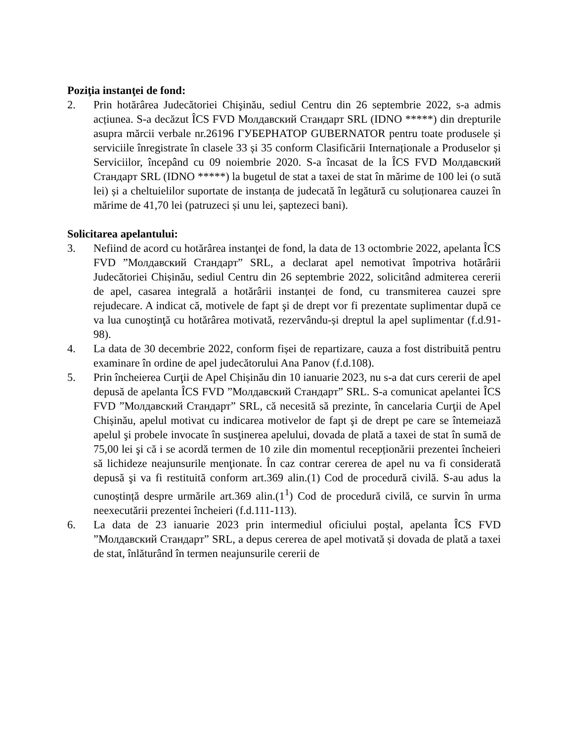Poziţia instanţei de fond:
2. Prin hotărârea Judecătoriei Chişinău, sediul Centru din 26 septembrie 2022, s-a admis acțiunea. S-a decăzut ÎCS FVD Молдавский Стандарт SRL (IDNO *****) din drepturile asupra mărcii verbale nr.26196 ГУБЕРНАТОР GUBERNATOR pentru toate produsele și serviciile înregistrate în clasele 33 și 35 conform Clasificării Internaționale a Produselor și Serviciilor, începând cu 09 noiembrie 2020. S-a încasat de la ÎCS FVD Молдавский Стандарт SRL (IDNO *****) la bugetul de stat a taxei de stat în mărime de 100 lei (o sută lei) și a cheltuielilor suportate de instanța de judecată în legătură cu soluționarea cauzei în mărime de 41,70 lei (patruzeci și unu lei, șaptezeci bani).
Solicitarea apelantului:
3. Nefiind de acord cu hotărârea instanţei de fond, la data de 13 octombrie 2022, apelanta ÎCS FVD ”Молдавский Стандарт” SRL, a declarat apel nemotivat împotriva hotărârii Judecătoriei Chișinău, sediul Centru din 26 septembrie 2022, solicitând admiterea cererii de apel, casarea integrală a hotărârii instanței de fond, cu transmiterea cauzei spre rejudecare. A indicat că, motivele de fapt şi de drept vor fi prezentate suplimentar după ce va lua cunoştinţă cu hotărârea motivată, rezervându-și dreptul la apel suplimentar (f.d.91-98).
4. La data de 30 decembrie 2022, conform fișei de repartizare, cauza a fost distribuită pentru examinare în ordine de apel judecătorului Ana Panov (f.d.108).
5. Prin încheierea Curţii de Apel Chișinău din 10 ianuarie 2023, nu s-a dat curs cererii de apel depusă de apelanta ÎCS FVD ”Молдавский Стандарт” SRL. S-a comunicat apelantei ÎCS FVD ”Молдавский Стандарт” SRL, că necesită să prezinte, în cancelaria Curţii de Apel Chișinău, apelul motivat cu indicarea motivelor de fapt şi de drept pe care se întemeiază apelul şi probele invocate în susţinerea apelului, dovada de plată a taxei de stat în sumă de 75,00 lei şi că i se acordă termen de 10 zile din momentul recepționării prezentei încheieri să lichideze neajunsurile menţionate. În caz contrar cererea de apel nu va fi considerată depusă şi va fi restituită conform art.369 alin.(1) Cod de procedură civilă. S-au adus la cunoștință despre urmările art.369 alin.(1<sup>1</sup>) Cod de procedură civilă, ce survin în urma neexecutării prezentei încheieri (f.d.111-113).
6. La data de 23 ianuarie 2023 prin intermediul oficiului poștal, apelanta ÎCS FVD ”Молдавский Стандарт” SRL, a depus cererea de apel motivată și dovada de plată a taxei de stat, înlăturând în termen neajunsurile cererii de